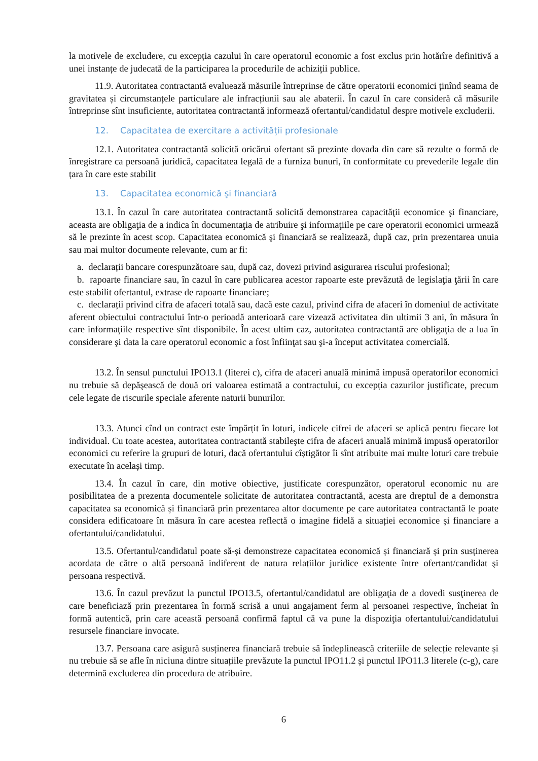la motivele de excludere, cu excepția cazului în care operatorul economic a fost exclus prin hotărîre definitivă a unei instanțe de judecată de la participarea la procedurile de achiziții publice.
11.9. Autoritatea contractantă evaluează măsurile întreprinse de către operatorii economici ținînd seama de gravitatea și circumstanțele particulare ale infracțiunii sau ale abaterii. În cazul în care consideră că măsurile întreprinse sînt insuficiente, autoritatea contractantă informează ofertantul/candidatul despre motivele excluderii.
12. Capacitatea de exercitare a activității profesionale
12.1. Autoritatea contractantă solicită oricărui ofertant să prezinte dovada din care să rezulte o formă de înregistrare ca persoană juridică, capacitatea legală de a furniza bunuri, în conformitate cu prevederile legale din țara în care este stabilit
13. Capacitatea economică şi financiară
13.1. În cazul în care autoritatea contractantă solicită demonstrarea capacităţii economice şi financiare, aceasta are obligaţia de a indica în documentaţia de atribuire şi informaţiile pe care operatorii economici urmează să le prezinte în acest scop. Capacitatea economică şi financiară se realizează, după caz, prin prezentarea unuia sau mai multor documente relevante, cum ar fi:
a. declarații bancare corespunzătoare sau, după caz, dovezi privind asigurarea riscului profesional;
b. rapoarte financiare sau, în cazul în care publicarea acestor rapoarte este prevăzută de legislaţia ţării în care este stabilit ofertantul, extrase de rapoarte financiare;
c. declarații privind cifra de afaceri totală sau, dacă este cazul, privind cifra de afaceri în domeniul de activitate aferent obiectului contractului într-o perioadă anterioară care vizează activitatea din ultimii 3 ani, în măsura în care informaţiile respective sînt disponibile. În acest ultim caz, autoritatea contractantă are obligaţia de a lua în considerare şi data la care operatorul economic a fost înfiinţat sau şi-a început activitatea comercială.
13.2. În sensul punctului IPO13.1 (literei c), cifra de afaceri anuală minimă impusă operatorilor economici nu trebuie să depăşească de două ori valoarea estimată a contractului, cu excepția cazurilor justificate, precum cele legate de riscurile speciale aferente naturii bunurilor.
13.3. Atunci cînd un contract este împărțit în loturi, indicele cifrei de afaceri se aplică pentru fiecare lot individual. Cu toate acestea, autoritatea contractantă stabileşte cifra de afaceri anuală minimă impusă operatorilor economici cu referire la grupuri de loturi, dacă ofertantului cîștigător îi sînt atribuite mai multe loturi care trebuie executate în același timp.
13.4. În cazul în care, din motive obiective, justificate corespunzător, operatorul economic nu are posibilitatea de a prezenta documentele solicitate de autoritatea contractantă, acesta are dreptul de a demonstra capacitatea sa economică și financiară prin prezentarea altor documente pe care autoritatea contractantă le poate considera edificatoare în măsura în care acestea reflectă o imagine fidelă a situației economice și financiare a ofertantului/candidatului.
13.5. Ofertantul/candidatul poate să-și demonstreze capacitatea economică și financiară și prin susținerea acordata de către o altă persoană indiferent de natura relațiilor juridice existente între ofertant/candidat şi persoana respectivă.
13.6. În cazul prevăzut la punctul IPO13.5, ofertantul/candidatul are obligaţia de a dovedi susţinerea de care beneficiază prin prezentarea în formă scrisă a unui angajament ferm al persoanei respective, încheiat în formă autentică, prin care această persoană confirmă faptul că va pune la dispoziţia ofertantului/candidatului resursele financiare invocate.
13.7. Persoana care asigură susținerea financiară trebuie să îndeplinească criteriile de selecție relevante și nu trebuie să se afle în niciuna dintre situațiile prevăzute la punctul IPO11.2 și punctul IPO11.3 literele (c-g), care determină excluderea din procedura de atribuire.
6